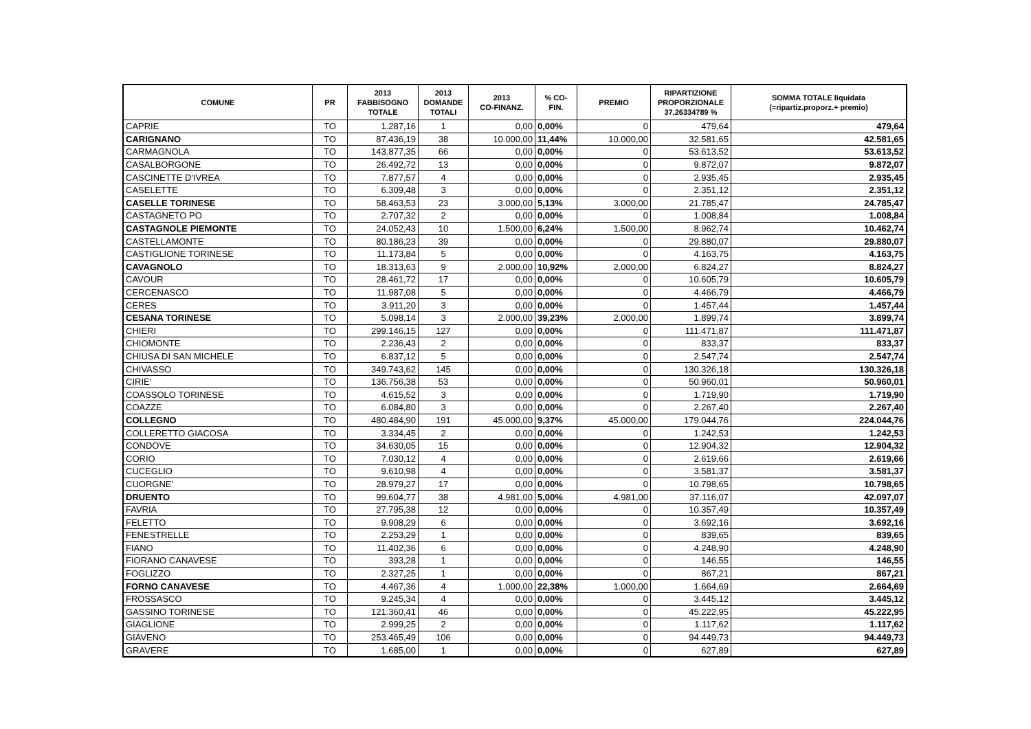| COMUNE | PR | 2013 FABBISOGNO TOTALE | 2013 DOMANDE TOTALI | 2013 CO-FINANZ. | % CO- FIN. | PREMIO | RIPARTIZIONE PROPORZIONALE 37,26334789 % | SOMMA TOTALE liquidata (=ripartiz.proporz.+ premio) |
| --- | --- | --- | --- | --- | --- | --- | --- | --- |
| CAPRIE | TO | 1.287,16 | 1 | 0,00 | 0,00% | 0 | 479,64 | 479,64 |
| CARIGNANO | TO | 87.436,19 | 38 | 10.000,00 | 11,44% | 10.000,00 | 32.581,65 | 42.581,65 |
| CARMAGNOLA | TO | 143.877,35 | 66 | 0,00 | 0,00% | 0 | 53.613,52 | 53.613,52 |
| CASALBORGONE | TO | 26.492,72 | 13 | 0,00 | 0,00% | 0 | 9.872,07 | 9.872,07 |
| CASCINETTE D'IVREA | TO | 7.877,57 | 4 | 0,00 | 0,00% | 0 | 2.935,45 | 2.935,45 |
| CASELETTE | TO | 6.309,48 | 3 | 0,00 | 0,00% | 0 | 2.351,12 | 2.351,12 |
| CASELLE TORINESE | TO | 58.463,53 | 23 | 3.000,00 | 5,13% | 3.000,00 | 21.785,47 | 24.785,47 |
| CASTAGNETO PO | TO | 2.707,32 | 2 | 0,00 | 0,00% | 0 | 1.008,84 | 1.008,84 |
| CASTAGNOLE PIEMONTE | TO | 24.052,43 | 10 | 1.500,00 | 6,24% | 1.500,00 | 8.962,74 | 10.462,74 |
| CASTELLAMONTE | TO | 80.186,23 | 39 | 0,00 | 0,00% | 0 | 29.880,07 | 29.880,07 |
| CASTIGLIONE TORINESE | TO | 11.173,84 | 5 | 0,00 | 0,00% | 0 | 4.163,75 | 4.163,75 |
| CAVAGNOLO | TO | 18.313,63 | 9 | 2.000,00 | 10,92% | 2.000,00 | 6.824,27 | 8.824,27 |
| CAVOUR | TO | 28.461,72 | 17 | 0,00 | 0,00% | 0 | 10.605,79 | 10.605,79 |
| CERCENASCO | TO | 11.987,08 | 5 | 0,00 | 0,00% | 0 | 4.466,79 | 4.466,79 |
| CERES | TO | 3.911,20 | 3 | 0,00 | 0,00% | 0 | 1.457,44 | 1.457,44 |
| CESANA TORINESE | TO | 5.098,14 | 3 | 2.000,00 | 39,23% | 2.000,00 | 1.899,74 | 3.899,74 |
| CHIERI | TO | 299.146,15 | 127 | 0,00 | 0,00% | 0 | 111.471,87 | 111.471,87 |
| CHIOMONTE | TO | 2.236,43 | 2 | 0,00 | 0,00% | 0 | 833,37 | 833,37 |
| CHIUSA DI SAN MICHELE | TO | 6.837,12 | 5 | 0,00 | 0,00% | 0 | 2.547,74 | 2.547,74 |
| CHIVASSO | TO | 349.743,62 | 145 | 0,00 | 0,00% | 0 | 130.326,18 | 130.326,18 |
| CIRIE' | TO | 136.756,38 | 53 | 0,00 | 0,00% | 0 | 50.960,01 | 50.960,01 |
| COASSOLO TORINESE | TO | 4.615,52 | 3 | 0,00 | 0,00% | 0 | 1.719,90 | 1.719,90 |
| COAZZE | TO | 6.084,80 | 3 | 0,00 | 0,00% | 0 | 2.267,40 | 2.267,40 |
| COLLEGNO | TO | 480.484,90 | 191 | 45.000,00 | 9,37% | 45.000,00 | 179.044,76 | 224.044,76 |
| COLLERETTO GIACOSA | TO | 3.334,45 | 2 | 0,00 | 0,00% | 0 | 1.242,53 | 1.242,53 |
| CONDOVE | TO | 34.630,05 | 15 | 0,00 | 0,00% | 0 | 12.904,32 | 12.904,32 |
| CORIO | TO | 7.030,12 | 4 | 0,00 | 0,00% | 0 | 2.619,66 | 2.619,66 |
| CUCEGLIO | TO | 9.610,98 | 4 | 0,00 | 0,00% | 0 | 3.581,37 | 3.581,37 |
| CUORGNE' | TO | 28.979,27 | 17 | 0,00 | 0,00% | 0 | 10.798,65 | 10.798,65 |
| DRUENTO | TO | 99.604,77 | 38 | 4.981,00 | 5,00% | 4.981,00 | 37.116,07 | 42.097,07 |
| FAVRIA | TO | 27.795,38 | 12 | 0,00 | 0,00% | 0 | 10.357,49 | 10.357,49 |
| FELETTO | TO | 9.908,29 | 6 | 0,00 | 0,00% | 0 | 3.692,16 | 3.692,16 |
| FENESTRELLE | TO | 2.253,29 | 1 | 0,00 | 0,00% | 0 | 839,65 | 839,65 |
| FIANO | TO | 11.402,36 | 6 | 0,00 | 0,00% | 0 | 4.248,90 | 4.248,90 |
| FIORANO CANAVESE | TO | 393,28 | 1 | 0,00 | 0,00% | 0 | 146,55 | 146,55 |
| FOGLIZZO | TO | 2.327,25 | 1 | 0,00 | 0,00% | 0 | 867,21 | 867,21 |
| FORNO CANAVESE | TO | 4.467,36 | 4 | 1.000,00 | 22,38% | 1.000,00 | 1.664,69 | 2.664,69 |
| FROSSASCO | TO | 9.245,34 | 4 | 0,00 | 0,00% | 0 | 3.445,12 | 3.445,12 |
| GASSINO TORINESE | TO | 121.360,41 | 46 | 0,00 | 0,00% | 0 | 45.222,95 | 45.222,95 |
| GIAGLIONE | TO | 2.999,25 | 2 | 0,00 | 0,00% | 0 | 1.117,62 | 1.117,62 |
| GIAVENO | TO | 253.465,49 | 106 | 0,00 | 0,00% | 0 | 94.449,73 | 94.449,73 |
| GRAVERE | TO | 1.685,00 | 1 | 0,00 | 0,00% | 0 | 627,89 | 627,89 |